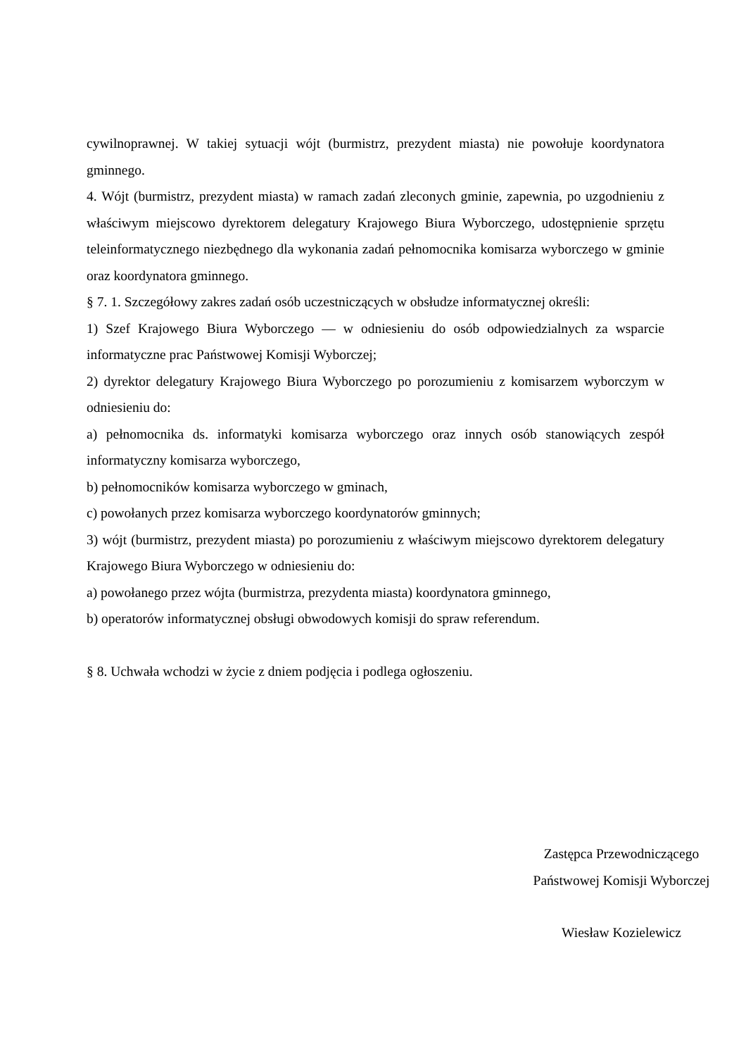cywilnoprawnej. W takiej sytuacji wójt (burmistrz, prezydent miasta) nie powołuje koordynatora gminnego.
4. Wójt (burmistrz, prezydent miasta) w ramach zadań zleconych gminie, zapewnia, po uzgodnieniu z właściwym miejscowo dyrektorem delegatury Krajowego Biura Wyborczego, udostępnienie sprzętu teleinformatycznego niezbędnego dla wykonania zadań pełnomocnika komisarza wyborczego w gminie oraz koordynatora gminnego.
§ 7. 1. Szczegółowy zakres zadań osób uczestniczących w obsłudze informatycznej określi:
1) Szef Krajowego Biura Wyborczego — w odniesieniu do osób odpowiedzialnych za wsparcie informatyczne prac Państwowej Komisji Wyborczej;
2) dyrektor delegatury Krajowego Biura Wyborczego po porozumieniu z komisarzem wyborczym w odniesieniu do:
a) pełnomocnika ds. informatyki komisarza wyborczego oraz innych osób stanowiących zespół informatyczny komisarza wyborczego,
b) pełnomocników komisarza wyborczego w gminach,
c) powołanych przez komisarza wyborczego koordynatorów gminnych;
3) wójt (burmistrz, prezydent miasta) po porozumieniu z właściwym miejscowo dyrektorem delegatury Krajowego Biura Wyborczego w odniesieniu do:
a) powołanego przez wójta (burmistrza, prezydenta miasta) koordynatora gminnego,
b) operatorów informatycznej obsługi obwodowych komisji do spraw referendum.
§ 8. Uchwała wchodzi w życie z dniem podjęcia i podlega ogłoszeniu.
Zastępca Przewodniczącego
Państwowej Komisji Wyborczej
Wiesław Kozielewicz